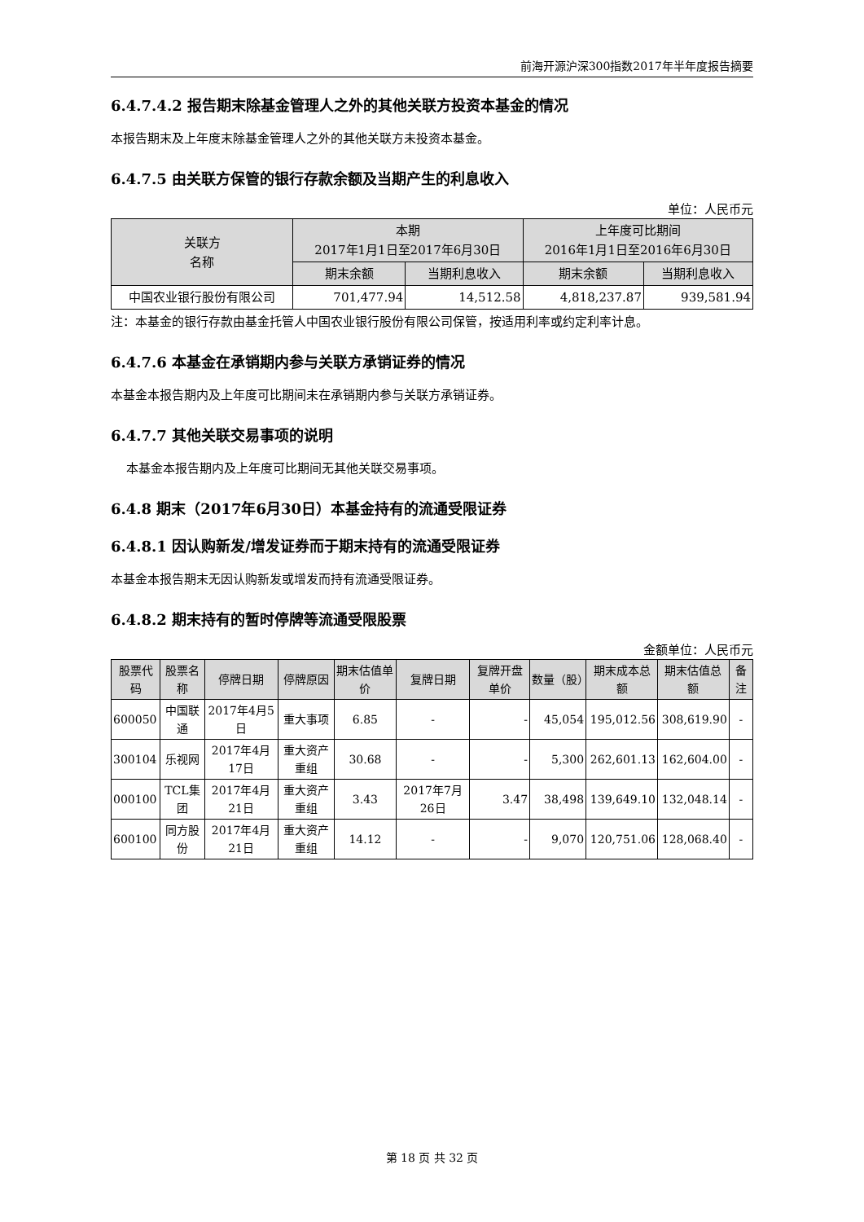前海开源沪深300指数2017年半年度报告摘要
6.4.7.4.2 报告期末除基金管理人之外的其他关联方投资本基金的情况
本报告期末及上年度末除基金管理人之外的其他关联方未投资本基金。
6.4.7.5 由关联方保管的银行存款余额及当期产生的利息收入
单位：人民币元
| 关联方 名称 | 本期 2017年1月1日至2017年6月30日 | | 上年度可比期间 2016年1月1日至2016年6月30日 | |
| --- | --- | --- | --- | --- |
| | 期末余额 | 当期利息收入 | 期末余额 | 当期利息收入 |
| 中国农业银行股份有限公司 | 701,477.94 | 14,512.58 | 4,818,237.87 | 939,581.94 |
注：本基金的银行存款由基金托管人中国农业银行股份有限公司保管，按适用利率或约定利率计息。
6.4.7.6 本基金在承销期内参与关联方承销证券的情况
本基金本报告期内及上年度可比期间未在承销期内参与关联方承销证券。
6.4.7.7 其他关联交易事项的说明
本基金本报告期内及上年度可比期间无其他关联交易事项。
6.4.8 期末（2017年6月30日）本基金持有的流通受限证券
6.4.8.1 因认购新发/增发证券而于期末持有的流通受限证券
本基金本报告期末无因认购新发或增发而持有流通受限证券。
6.4.8.2 期末持有的暂时停牌等流通受限股票
金额单位：人民币元
| 股票代码 | 股票名称 | 停牌日期 | 停牌原因 | 期末估值单价 | 复牌日期 | 复牌开盘单价 | 数量（股） | 期末成本总额 | 期末估值总额 | 备注 |
| --- | --- | --- | --- | --- | --- | --- | --- | --- | --- | --- |
| 600050 | 中国联通 | 2017年4月5日 | 重大事项 | 6.85 | - | - | 45,054 | 195,012.56 | 308,619.90 | - |
| 300104 | 乐视网 | 2017年4月17日 | 重大资产重组 | 30.68 | - | - | 5,300 | 262,601.13 | 162,604.00 | - |
| 000100 | TCL集团 | 2017年4月21日 | 重大资产重组 | 3.43 | 2017年7月26日 | 3.47 | 38,498 | 139,649.10 | 132,048.14 | - |
| 600100 | 同方股份 | 2017年4月21日 | 重大资产重组 | 14.12 | - | - | 9,070 | 120,751.06 | 128,068.40 | - |
第 18 页 共 32 页